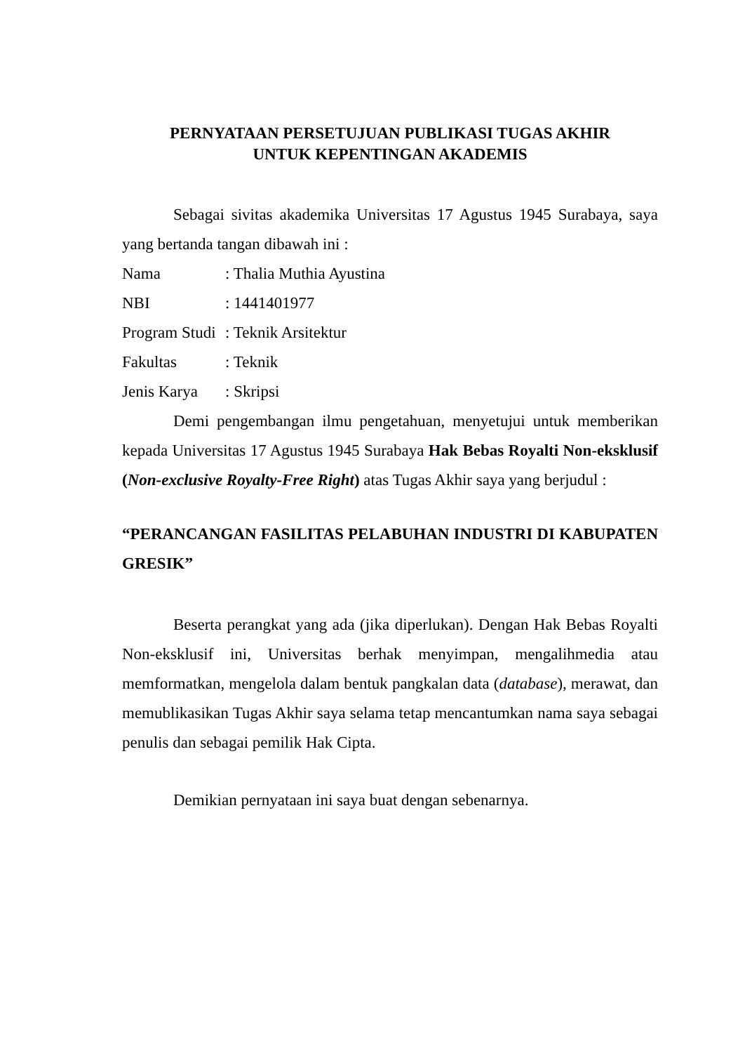PERNYATAAN PERSETUJUAN PUBLIKASI TUGAS AKHIR
UNTUK KEPENTINGAN AKADEMIS
Sebagai sivitas akademika Universitas 17 Agustus 1945 Surabaya, saya yang bertanda tangan dibawah ini :
Nama: Thalia Muthia Ayustina
NBI: 1441401977
Program Studi: Teknik Arsitektur
Fakultas: Teknik
Jenis Karya: Skripsi
Demi pengembangan ilmu pengetahuan, menyetujui untuk memberikan kepada Universitas 17 Agustus 1945 Surabaya Hak Bebas Royalti Non-eksklusif (Non-exclusive Royalty-Free Right) atas Tugas Akhir saya yang berjudul :
“PERANCANGAN FASILITAS PELABUHAN INDUSTRI DI KABUPATEN GRESIK”
Beserta perangkat yang ada (jika diperlukan). Dengan Hak Bebas Royalti Non-eksklusif ini, Universitas berhak menyimpan, mengalihmedia atau memformatkan, mengelola dalam bentuk pangkalan data (database), merawat, dan memublikasikan Tugas Akhir saya selama tetap mencantumkan nama saya sebagai penulis dan sebagai pemilik Hak Cipta.
Demikian pernyataan ini saya buat dengan sebenarnya.